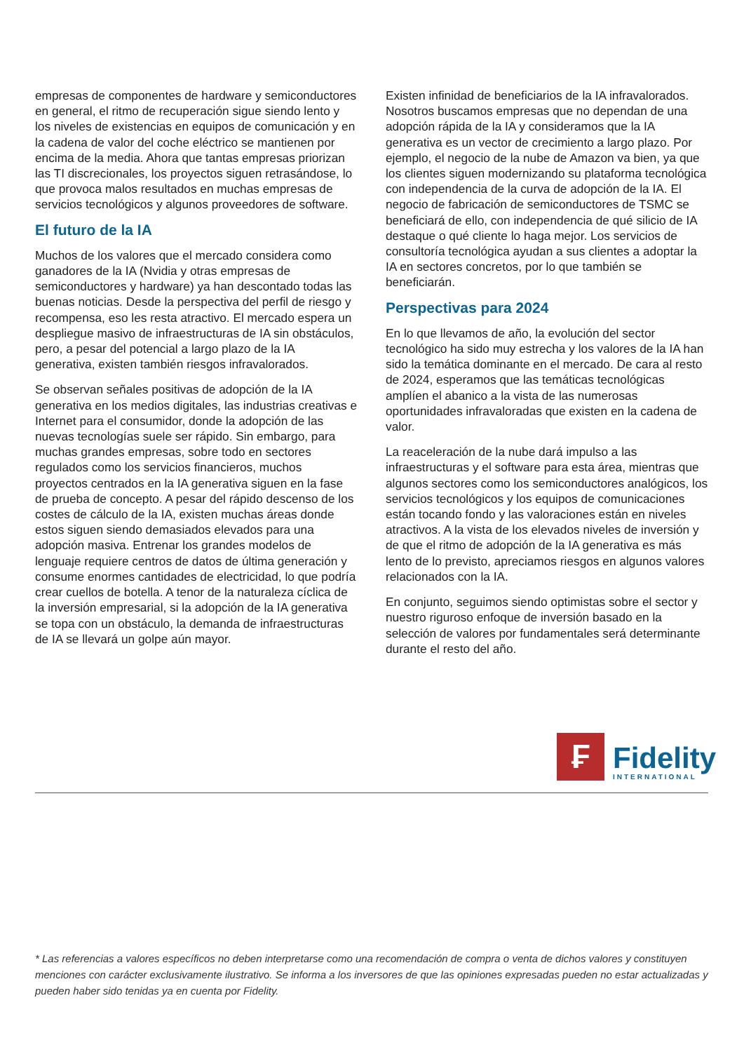empresas de componentes de hardware y semiconductores en general, el ritmo de recuperación sigue siendo lento y los niveles de existencias en equipos de comunicación y en la cadena de valor del coche eléctrico se mantienen por encima de la media. Ahora que tantas empresas priorizan las TI discrecionales, los proyectos siguen retrasándose, lo que provoca malos resultados en muchas empresas de servicios tecnológicos y algunos proveedores de software.
El futuro de la IA
Muchos de los valores que el mercado considera como ganadores de la IA (Nvidia y otras empresas de semiconductores y hardware) ya han descontado todas las buenas noticias. Desde la perspectiva del perfil de riesgo y recompensa, eso les resta atractivo. El mercado espera un despliegue masivo de infraestructuras de IA sin obstáculos, pero, a pesar del potencial a largo plazo de la IA generativa, existen también riesgos infravalorados.
Se observan señales positivas de adopción de la IA generativa en los medios digitales, las industrias creativas e Internet para el consumidor, donde la adopción de las nuevas tecnologías suele ser rápido. Sin embargo, para muchas grandes empresas, sobre todo en sectores regulados como los servicios financieros, muchos proyectos centrados en la IA generativa siguen en la fase de prueba de concepto. A pesar del rápido descenso de los costes de cálculo de la IA, existen muchas áreas donde estos siguen siendo demasiados elevados para una adopción masiva. Entrenar los grandes modelos de lenguaje requiere centros de datos de última generación y consume enormes cantidades de electricidad, lo que podría crear cuellos de botella. A tenor de la naturaleza cíclica de la inversión empresarial, si la adopción de la IA generativa se topa con un obstáculo, la demanda de infraestructuras de IA se llevará un golpe aún mayor.
Existen infinidad de beneficiarios de la IA infravalorados. Nosotros buscamos empresas que no dependan de una adopción rápida de la IA y consideramos que la IA generativa es un vector de crecimiento a largo plazo. Por ejemplo, el negocio de la nube de Amazon va bien, ya que los clientes siguen modernizando su plataforma tecnológica con independencia de la curva de adopción de la IA. El negocio de fabricación de semiconductores de TSMC se beneficiará de ello, con independencia de qué silicio de IA destaque o qué cliente lo haga mejor. Los servicios de consultoría tecnológica ayudan a sus clientes a adoptar la IA en sectores concretos, por lo que también se beneficiarán.
Perspectivas para 2024
En lo que llevamos de año, la evolución del sector tecnológico ha sido muy estrecha y los valores de la IA han sido la temática dominante en el mercado. De cara al resto de 2024, esperamos que las temáticas tecnológicas amplíen el abanico a la vista de las numerosas oportunidades infravaloradas que existen en la cadena de valor.
La reaceleración de la nube dará impulso a las infraestructuras y el software para esta área, mientras que algunos sectores como los semiconductores analógicos, los servicios tecnológicos y los equipos de comunicaciones están tocando fondo y las valoraciones están en niveles atractivos. A la vista de los elevados niveles de inversión y de que el ritmo de adopción de la IA generativa es más lento de lo previsto, apreciamos riesgos en algunos valores relacionados con la IA.
En conjunto, seguimos siendo optimistas sobre el sector y nuestro riguroso enfoque de inversión basado en la selección de valores por fundamentales será determinante durante el resto del año.
₣
Fidelity
INTERNATIONAL
* Las referencias a valores específicos no deben interpretarse como una recomendación de compra o venta de dichos valores y constituyen menciones con carácter exclusivamente ilustrativo. Se informa a los inversores de que las opiniones expresadas pueden no estar actualizadas y pueden haber sido tenidas ya en cuenta por Fidelity.